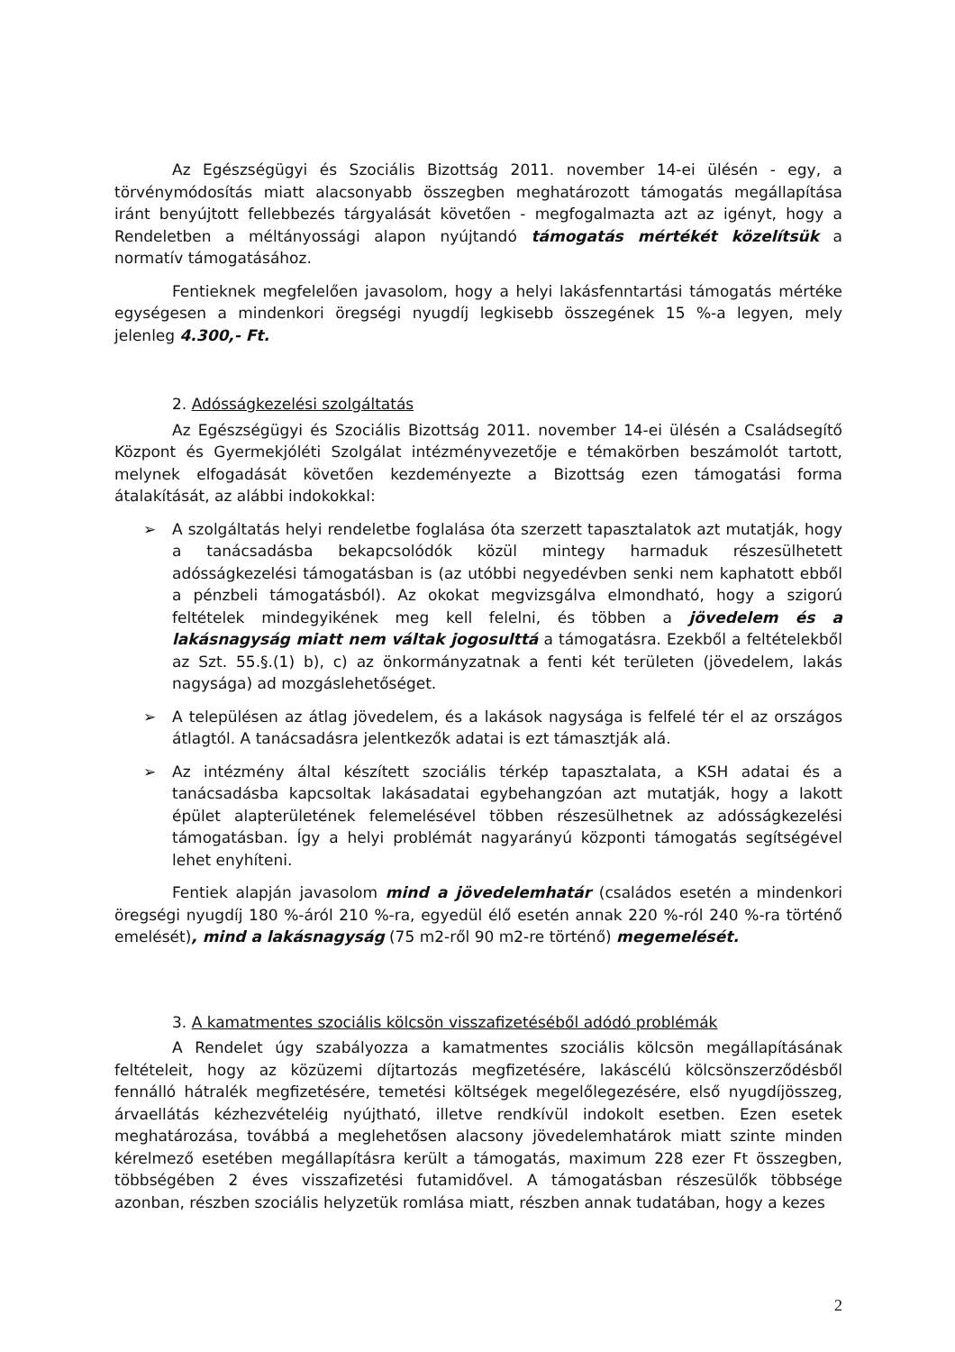Az Egészségügyi és Szociális Bizottság 2011. november 14-ei ülésén - egy, a törvénymódosítás miatt alacsonyabb összegben meghatározott támogatás megállapítása iránt benyújtott fellebbezés tárgyalását követően - megfogalmazta azt az igényt, hogy a Rendeletben a méltányossági alapon nyújtandó támogatás mértékét közelítsük a normatív támogatásához.
Fentieknek megfelelően javasolom, hogy a helyi lakásfenntartási támogatás mértéke egységesen a mindenkori öregségi nyugdíj legkisebb összegének 15 %-a legyen, mely jelenleg 4.300,- Ft.
2. Adósságkezelési szolgáltatás
Az Egészségügyi és Szociális Bizottság 2011. november 14-ei ülésén a Családsegítő Központ és Gyermekjóléti Szolgálat intézményvezetője e témakörben beszámolót tartott, melynek elfogadását követően kezdeményezte a Bizottság ezen támogatási forma átalakítását, az alábbi indokokkal:
➢ A szolgáltatás helyi rendeletbe foglalása óta szerzett tapasztalatok azt mutatják, hogy a tanácsadásba bekapcsolódók közül mintegy harmaduk részesülhetett adósságkezelési támogatásban is (az utóbbi negyedévben senki nem kaphatott ebből a pénzbeli támogatásból). Az okokat megvizsgálva elmondható, hogy a szigorú feltételek mindegyikének meg kell felelni, és többen a jövedelem és a lakásnagyság miatt nem váltak jogosulttá a támogatásra. Ezekből a feltételekből az Szt. 55.§.(1) b), c) az önkormányzatnak a fenti két területen (jövedelem, lakás nagysága) ad mozgáslehetőséget.
➢ A településen az átlag jövedelem, és a lakások nagysága is felfelé tér el az országos átlagtól. A tanácsadásra jelentkezők adatai is ezt támasztják alá.
➢ Az intézmény által készített szociális térkép tapasztalata, a KSH adatai és a tanácsadásba kapcsoltak lakásadatai egybehangzóan azt mutatják, hogy a lakott épület alapterületének felemelésével többen részesülhetnek az adósságkezelési támogatásban. Így a helyi problémát nagyarányú központi támogatás segítségével lehet enyhíteni.
Fentiek alapján javasolom mind a jövedelemhatár (családos esetén a mindenkori öregségi nyugdíj 180 %-áról 210 %-ra, egyedül élő esetén annak 220 %-ról 240 %-ra történő emelését), mind a lakásnagyság (75 m2-ről 90 m2-re történő) megemelését.
3. A kamatmentes szociális kölcsön visszafizetéséből adódó problémák
A Rendelet úgy szabályozza a kamatmentes szociális kölcsön megállapításának feltételeit, hogy az közüzemi díjtartozás megfizetésére, lakáscélú kölcsönszerződésből fennálló hátralék megfizetésére, temetési költségek megelőlegezésére, első nyugdíjösszeg, árvaellátás kézhezvételéig nyújtható, illetve rendkívül indokolt esetben. Ezen esetek meghatározása, továbbá a meglehetősen alacsony jövedelemhatárok miatt szinte minden kérelmező esetében megállapításra került a támogatás, maximum 228 ezer Ft összegben, többségében 2 éves visszafizetési futamidővel. A támogatásban részesülők többsége azonban, részben szociális helyzetük romlása miatt, részben annak tudatában, hogy a kezes
2